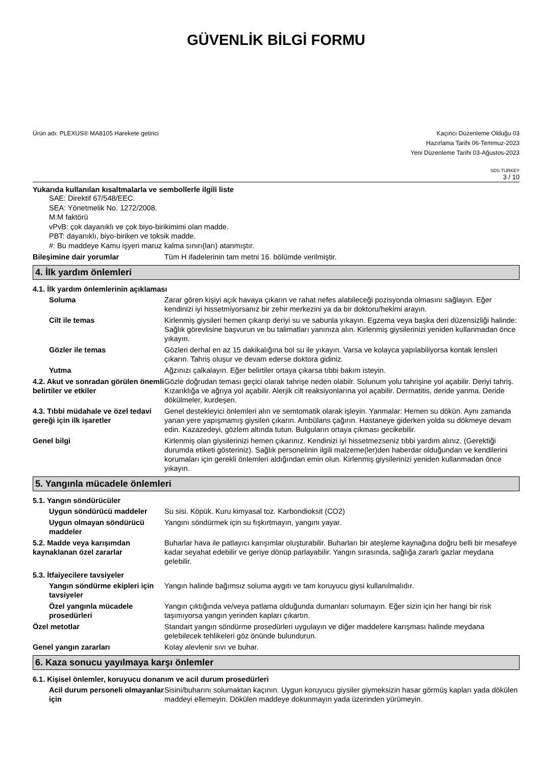GÜVENLİK BİLGİ FORMU
Ürün adı: PLEXUS® MA8105 Harekete getirici
Kaçıncı Düzenleme Olduğu 03
Hazırlama Tarihi 06-Temmuz-2023
Yeni Düzenleme Tarihi 03-Ağustos-2023
SDS TURKEY
3 / 10
Yukarıda kullanılan kısaltmalarla ve sembollerle ilgili liste
SAE: Direktif 67/548/EEC.
SEA: Yönetmelik No. 1272/2008.
M:M faktörü
vPvB: çok dayanıklı ve çok biyo-birikimimi olan madde.
PBT: dayanıklı, biyo-biriken ve toksik madde.
#: Bu maddeye Kamu işyeri maruz kalma sınırı(ları) atanmıştır.
Bileşimine dair yorumlar Tüm H ifadelerinin tam metni 16. bölümde verilmiştir.
4. İlk yardım önlemleri
4.1. İlk yardım önlemlerinin açıklaması
Soluma Zarar gören kişiyi açık havaya çıkarın ve rahat nefes alabileceği pozisyonda olmasını sağlayın. Eğer kendinizi iyi hissetmiyorsanız bir zehir merkezini ya da bir doktoru/hekimi arayın.
Cilt ile temas Kirlenmiş giysileri hemen çıkarıp deriyi su ve sabunla yıkayın. Egzema veya başka deri düzensizliği halinde: Sağlık görevlisine başvurun ve bu talimatları yanınıza alın. Kirlenmiş giysilerinizi yeniden kullanmadan önce yıkayın.
Gözler ile temas Gözleri derhal en az 15 dakikalığına bol su ile yıkayın. Varsa ve kolayca yapılabiliyorsa kontak lensleri çıkarın. Tahriş oluşur ve devam ederse doktora gidiniz.
Yutma Ağzınızı çalkalayın. Eğer belirtiler ortaya çıkarsa tıbbi bakım isteyin.
4.2. Akut ve sonradan görülen önemli belirtiler ve etkiler
Gözle doğrudan teması geçici olarak tahrişe neden olabilr. Solunum yolu tahrişine yol açabilir. Deriyi tahriş. Kızarıklığa ve ağrıya yol açabilir. Alerjik cilt reaksiyonlarına yol açabilir. Dermatitis, deride yanma. Deride dökülmeler, kurdeşen.
4.3. Tıbbi müdahale ve özel tedavi gereği için ilk işaretler
Genel destekleyici önlemleri alın ve semtomatik olarak işleyin. Yanmalar: Hemen su dökün. Aynı zamanda yanan yere yapışmamış giysileri çıkarın. Ambülans çağırın. Hastaneye giderken yolda su dökmeye devam edin. Kazazedeyi, gözlem altında tutun. Bulguların ortaya çıkması gecikebilir.
Genel bilgi Kirlenmiş olan giysilerinizi hemen çıkarınız. Kendinizi iyi hissetmezseniz tıbbi yardım alınız. (Gerektiği durumda etiketi gösteriniz). Sağlık personelinin ilgili malzeme(ler)den haberdar olduğundan ve kendilerini korumaları için gerekli önlemleri aldığından emin olun. Kirlenmiş giysilerinizi yeniden kullanmadan önce yıkayın.
5. Yangınla mücadele önlemleri
5.1. Yangın söndürücüler
Uygun söndürücü maddeler Su sisi. Köpük. Kuru kimyasal toz. Karbondioksit (CO2)
Uygun olmayan söndürücü maddeler
Yangını söndürmek için su fışkırtmayın, yangını yayar.
5.2. Madde veya karışımdan kaynaklanan özel zararlar
Buharlar hava ile patlayıcı karışımlar oluşturabilir. Buharları bir ateşleme kaynağına doğru belli bir mesafeye kadar seyahat edebilir ve geriye dönüp parlayabilir. Yangın sırasında, sağlığa zararlı gazlar meydana gelebilir.
5.3. İtfaiyecilere tavsiyeler
Yangın söndürme ekipleri için tavsiyeler
Yangın halinde bağımsız soluma aygıtı ve tam koruyucu giysi kullanılmalıdır.
Özel yangınla mücadele prosedürleri
Yangın çıktığında ve/veya patlama olduğunda dumanları solumayın. Eğer sizin için her hangi bir risk taşımıyorsa yangın yerinden kapları çıkartın.
Özel metotlar Standart yangın söndürme prosedürleri uygulayın ve diğer maddelere karışması halinde meydana gelebilecek tehlikeleri göz önünde bulundurun.
Genel yangın zararları Kolay alevlenir sıvı ve buhar.
6. Kaza sonucu yayılmaya karşı önlemler
6.1. Kişisel önlemler, koruyucu donanım ve acil durum prosedürleri
Acil durum personeli olmayanlar için
Sisini/buharını solumaktan kaçının. Uygun koruyucu giysiler giymeksizin hasar görmüş kapları yada dökülen maddeyi ellemeyin. Dökülen maddeye dokunmayın yada üzerinden yürümeyin.